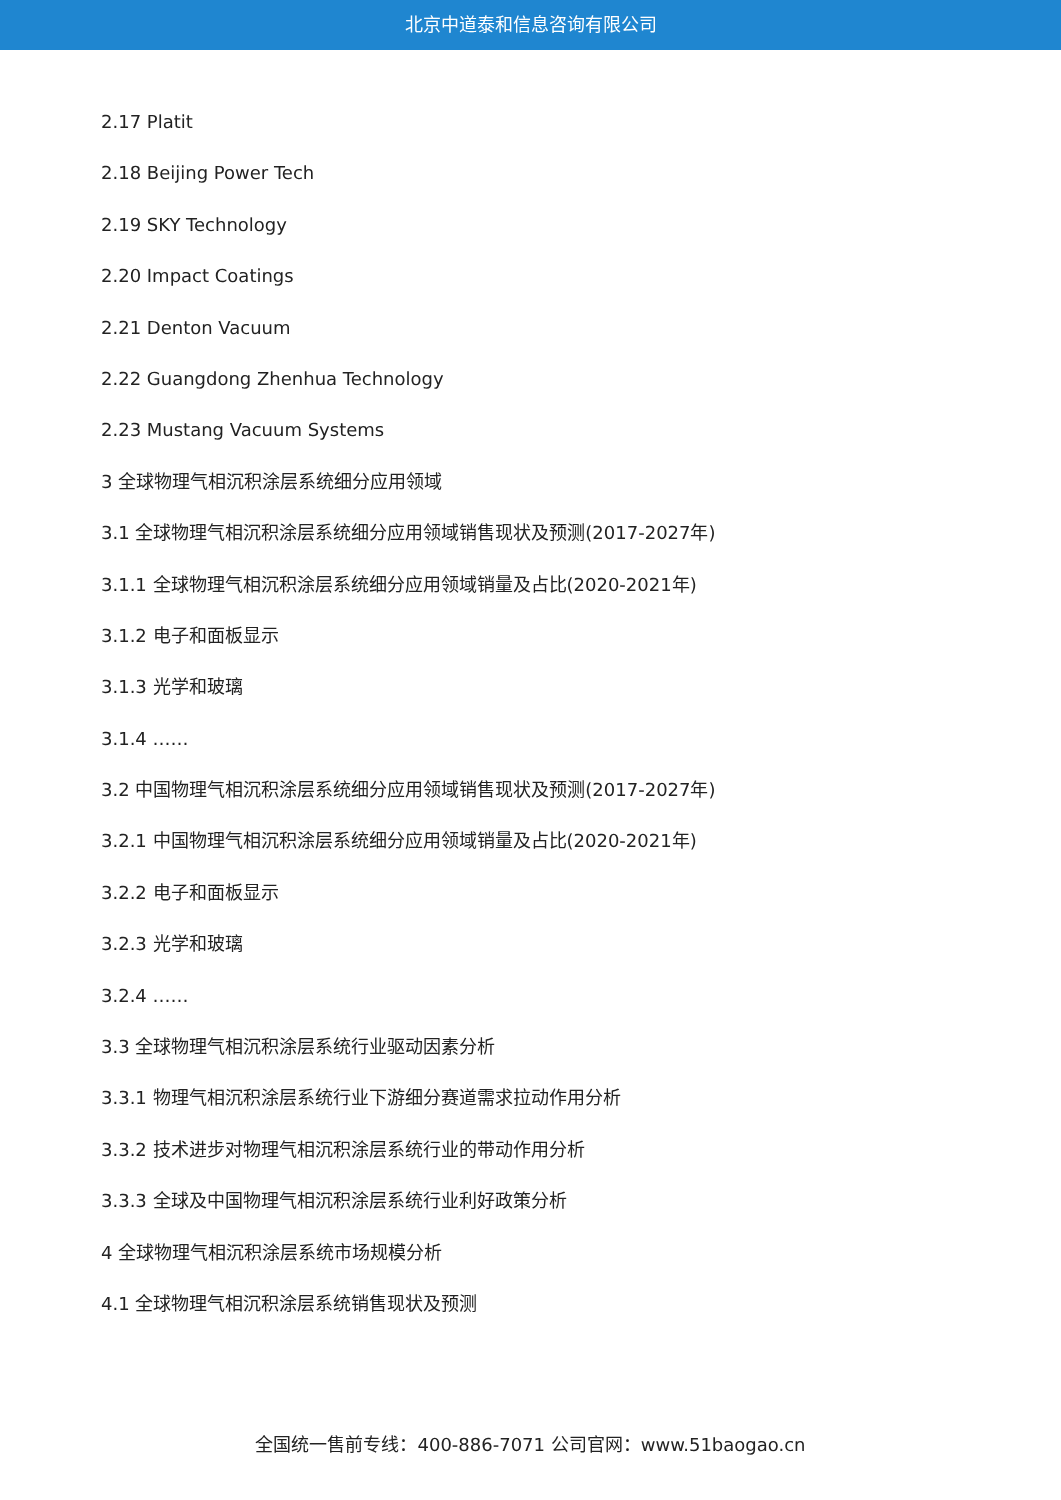北京中道泰和信息咨询有限公司
2.17 Platit
2.18 Beijing Power Tech
2.19 SKY Technology
2.20 Impact Coatings
2.21 Denton Vacuum
2.22 Guangdong Zhenhua Technology
2.23 Mustang Vacuum Systems
3 全球物理气相沉积涂层系统细分应用领域
3.1 全球物理气相沉积涂层系统细分应用领域销售现状及预测(2017-2027年)
3.1.1 全球物理气相沉积涂层系统细分应用领域销量及占比(2020-2021年)
3.1.2 电子和面板显示
3.1.3 光学和玻璃
3.1.4 ……
3.2 中国物理气相沉积涂层系统细分应用领域销售现状及预测(2017-2027年)
3.2.1 中国物理气相沉积涂层系统细分应用领域销量及占比(2020-2021年)
3.2.2 电子和面板显示
3.2.3 光学和玻璃
3.2.4 ……
3.3 全球物理气相沉积涂层系统行业驱动因素分析
3.3.1 物理气相沉积涂层系统行业下游细分赛道需求拉动作用分析
3.3.2 技术进步对物理气相沉积涂层系统行业的带动作用分析
3.3.3 全球及中国物理气相沉积涂层系统行业利好政策分析
4 全球物理气相沉积涂层系统市场规模分析
4.1 全球物理气相沉积涂层系统销售现状及预测
全国统一售前专线：400-886-7071 公司官网：www.51baogao.cn